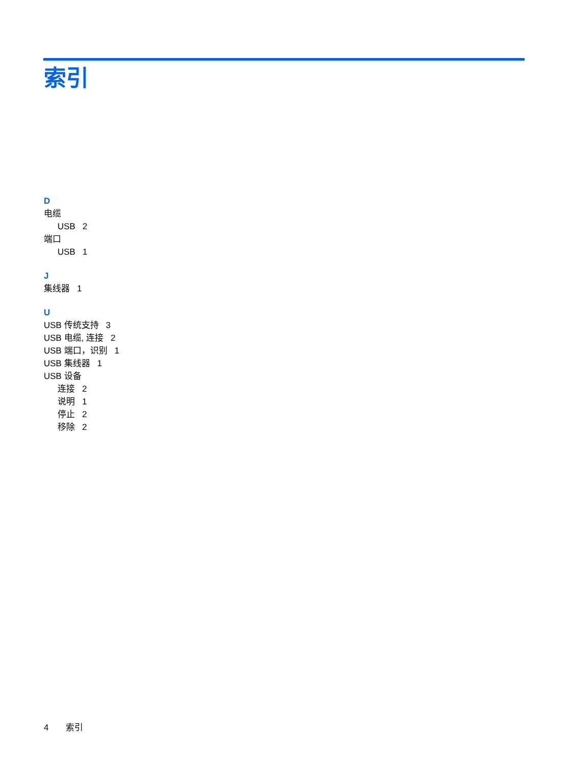索引
D
电缆
USB 2
端口
USB 1
J
集线器 1
U
USB 传统支持 3
USB 电缆, 连接 2
USB 端口，识别 1
USB 集线器 1
USB 设备
连接 2
说明 1
停止 2
移除 2
4 索引